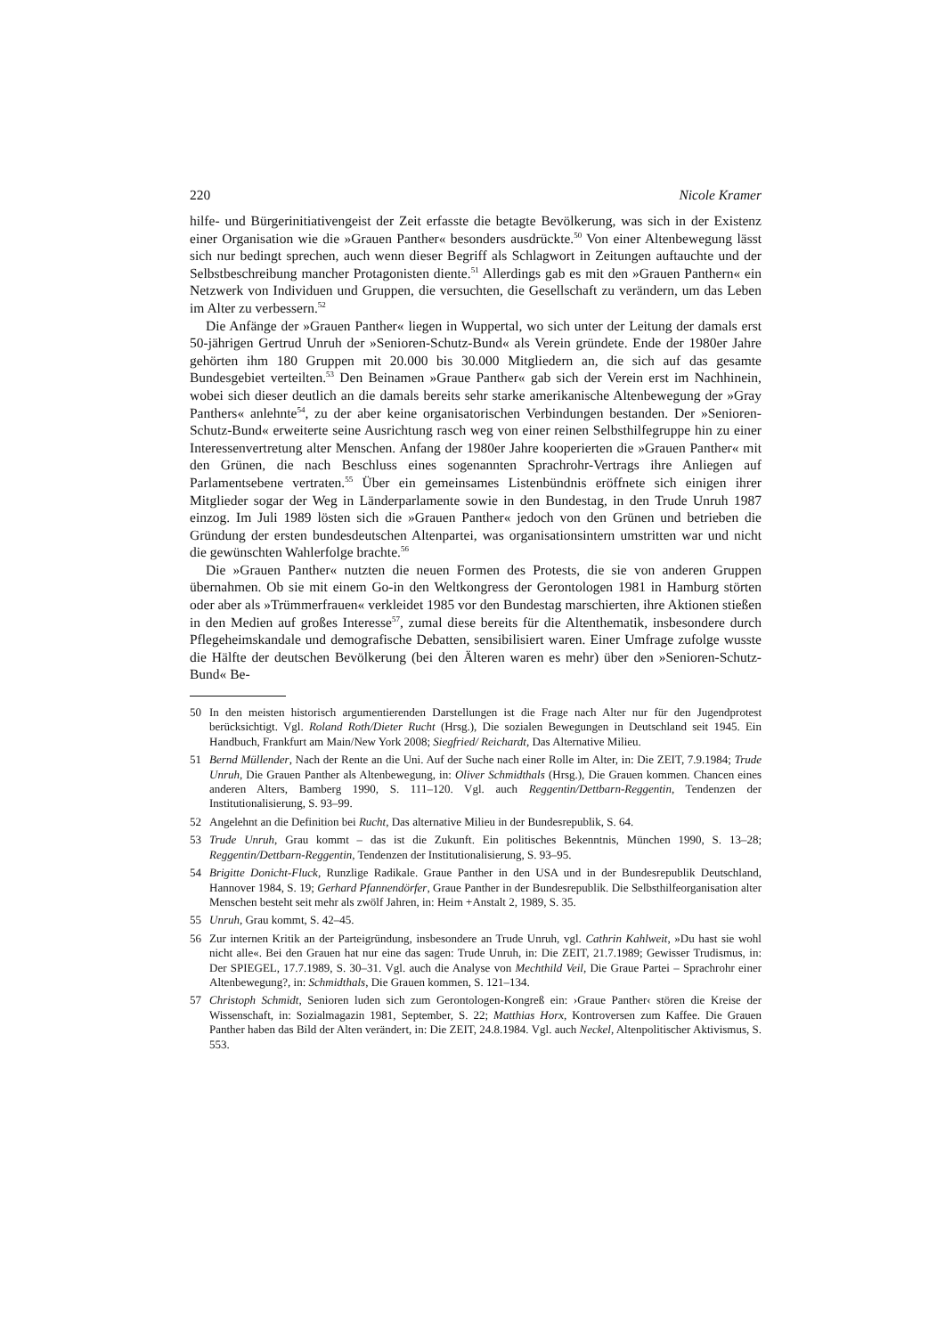220 Nicole Kramer
hilfe- und Bürgerinitiativengeist der Zeit erfasste die betagte Bevölkerung, was sich in der Existenz einer Organisation wie die »Grauen Panther« besonders ausdrückte.<sup>50</sup> Von einer Altenbewegung lässt sich nur bedingt sprechen, auch wenn dieser Begriff als Schlagwort in Zeitungen auftauchte und der Selbstbeschreibung mancher Protagonisten diente.<sup>51</sup> Allerdings gab es mit den »Grauen Panthern« ein Netzwerk von Individuen und Gruppen, die versuchten, die Gesellschaft zu verändern, um das Leben im Alter zu verbessern.<sup>52</sup>
Die Anfänge der »Grauen Panther« liegen in Wuppertal, wo sich unter der Leitung der damals erst 50-jährigen Gertrud Unruh der »Senioren-Schutz-Bund« als Verein gründete. Ende der 1980er Jahre gehörten ihm 180 Gruppen mit 20.000 bis 30.000 Mitgliedern an, die sich auf das gesamte Bundesgebiet verteilten.<sup>53</sup> Den Beinamen »Graue Panther« gab sich der Verein erst im Nachhinein, wobei sich dieser deutlich an die damals bereits sehr starke amerikanische Altenbewegung der »Gray Panthers« anlehnte<sup>54</sup>, zu der aber keine organisatorischen Verbindungen bestanden. Der »Senioren-Schutz-Bund« erweiterte seine Ausrichtung rasch weg von einer reinen Selbsthilfegruppe hin zu einer Interessenvertretung alter Menschen. Anfang der 1980er Jahre kooperierten die »Grauen Panther« mit den Grünen, die nach Beschluss eines sogenannten Sprachrohr-Vertrags ihre Anliegen auf Parlamentsebene vertraten.<sup>55</sup> Über ein gemeinsames Listenbündnis eröffnete sich einigen ihrer Mitglieder sogar der Weg in Länderparlamente sowie in den Bundestag, in den Trude Unruh 1987 einzog. Im Juli 1989 lösten sich die »Grauen Panther« jedoch von den Grünen und betrieben die Gründung der ersten bundesdeutschen Altenpartei, was organisationsintern umstritten war und nicht die gewünschten Wahlerfolge brachte.<sup>56</sup>
Die »Grauen Panther« nutzten die neuen Formen des Protests, die sie von anderen Gruppen übernahmen. Ob sie mit einem Go-in den Weltkongress der Gerontologen 1981 in Hamburg störten oder aber als »Trümmerfrauen« verkleidet 1985 vor den Bundestag marschierten, ihre Aktionen stießen in den Medien auf großes Interesse<sup>57</sup>, zumal diese bereits für die Altenthematik, insbesondere durch Pflegeheimskandale und demografische Debatten, sensibilisiert waren. Einer Umfrage zufolge wusste die Hälfte der deutschen Bevölkerung (bei den Älteren waren es mehr) über den »Senioren-Schutz-Bund« Be-
50 In den meisten historisch argumentierenden Darstellungen ist die Frage nach Alter nur für den Jugendprotest berücksichtigt. Vgl. Roland Roth/Dieter Rucht (Hrsg.), Die sozialen Bewegungen in Deutschland seit 1945. Ein Handbuch, Frankfurt am Main/New York 2008; Siegfried/ Reichardt, Das Alternative Milieu.
51 Bernd Müllender, Nach der Rente an die Uni. Auf der Suche nach einer Rolle im Alter, in: Die ZEIT, 7.9.1984; Trude Unruh, Die Grauen Panther als Altenbewegung, in: Oliver Schmidthals (Hrsg.), Die Grauen kommen. Chancen eines anderen Alters, Bamberg 1990, S. 111–120. Vgl. auch Reggentin/Dettbarn-Reggentin, Tendenzen der Institutionalisierung, S. 93–99.
52 Angelehnt an die Definition bei Rucht, Das alternative Milieu in der Bundesrepublik, S. 64.
53 Trude Unruh, Grau kommt – das ist die Zukunft. Ein politisches Bekenntnis, München 1990, S. 13–28; Reggentin/Dettbarn-Reggentin, Tendenzen der Institutionalisierung, S. 93–95.
54 Brigitte Donicht-Fluck, Runzlige Radikale. Graue Panther in den USA und in der Bundesrepublik Deutschland, Hannover 1984, S. 19; Gerhard Pfannendörfer, Graue Panther in der Bundesrepublik. Die Selbsthilfeorganisation alter Menschen besteht seit mehr als zwölf Jahren, in: Heim +Anstalt 2, 1989, S. 35.
55 Unruh, Grau kommt, S. 42–45.
56 Zur internen Kritik an der Parteigründung, insbesondere an Trude Unruh, vgl. Cathrin Kahlweit, »Du hast sie wohl nicht alle«. Bei den Grauen hat nur eine das sagen: Trude Unruh, in: Die ZEIT, 21.7.1989; Gewisser Trudismus, in: Der SPIEGEL, 17.7.1989, S. 30–31. Vgl. auch die Analyse von Mechthild Veil, Die Graue Partei – Sprachrohr einer Altenbewegung?, in: Schmidthals, Die Grauen kommen, S. 121–134.
57 Christoph Schmidt, Senioren luden sich zum Gerontologen-Kongreß ein: ›Graue Panther‹ stören die Kreise der Wissenschaft, in: Sozialmagazin 1981, September, S. 22; Matthias Horx, Kontroversen zum Kaffee. Die Grauen Panther haben das Bild der Alten verändert, in: Die ZEIT, 24.8.1984. Vgl. auch Neckel, Altenpolitischer Aktivismus, S. 553.